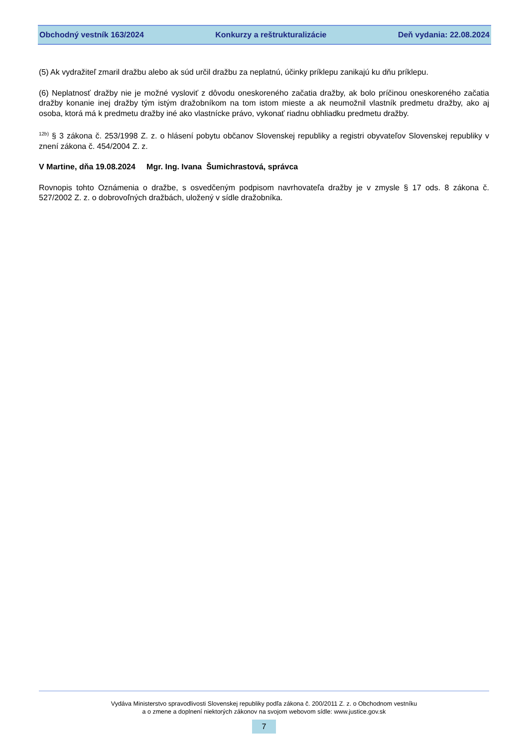Obchodný vestník 163/2024 Konkurzy a reštrukturalizácie Deň vydania: 22.08.2024
(5) Ak vydražiteľ zmaril dražbu alebo ak súd určil dražbu za neplatnú, účinky príklepu zanikajú ku dňu príklepu.
(6) Neplatnosť dražby nie je možné vysloviť z dôvodu oneskoreného začatia dražby, ak bolo príčinou oneskoreného začatia dražby konanie inej dražby tým istým dražobníkom na tom istom mieste a ak neumožnil vlastník predmetu dražby, ako aj osoba, ktorá má k predmetu dražby iné ako vlastnícke právo, vykonať riadnu obhliadku predmetu dražby.
<sup>12b)</sup> § 3 zákona č. 253/1998 Z. z. o hlásení pobytu občanov Slovenskej republiky a registri obyvateľov Slovenskej republiky v znení zákona č. 454/2004 Z. z.
V Martine, dňa 19.08.2024 Mgr. Ing. Ivana Šumichrastová, správca
Rovnopis tohto Oznámenia o dražbe, s osvedčeným podpisom navrhovateľa dražby je v zmysle § 17 ods. 8 zákona č. 527/2002 Z. z. o dobrovoľných dražbách, uložený v sídle dražobníka.
Vydáva Ministerstvo spravodlivosti Slovenskej republiky podľa zákona č. 200/2011 Z. z. o Obchodnom vestníku
a o zmene a doplnení niektorých zákonov na svojom webovom sídle: www.justice.gov.sk
7